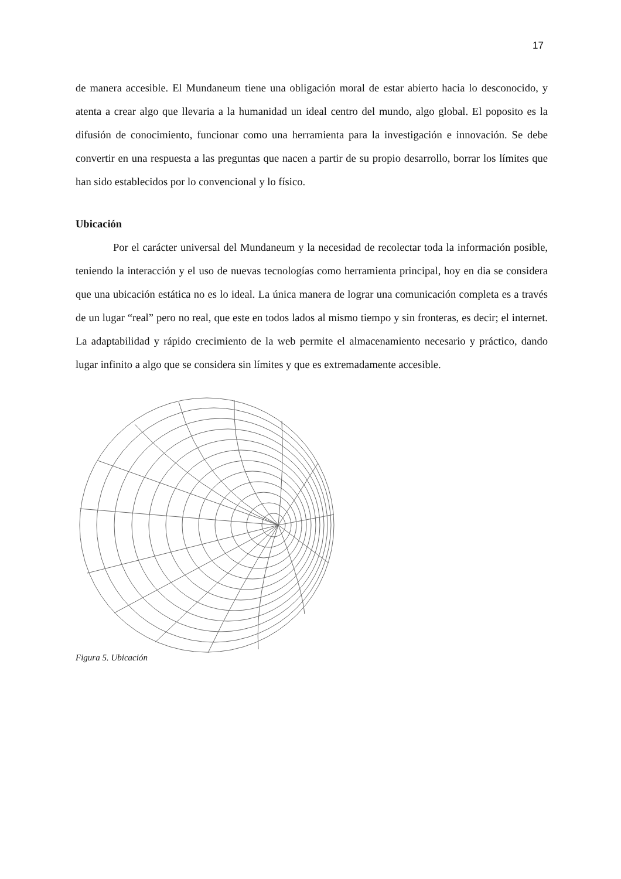17
de manera accesible. El Mundaneum tiene una obligación moral de estar abierto hacia lo desconocido, y atenta a crear algo que llevaria a la humanidad un ideal centro del mundo, algo global. El poposito es la difusión de conocimiento, funcionar como una herramienta para la investigación e innovación. Se debe convertir en una respuesta a las preguntas que nacen a partir de su propio desarrollo, borrar los límites que han sido establecidos por lo convencional y lo físico.
Ubicación
Por el carácter universal del Mundaneum y la necesidad de recolectar toda la información posible, teniendo la interacción y el uso de nuevas tecnologías como herramienta principal, hoy en dia se considera que una ubicación estática no es lo ideal. La única manera de lograr una comunicación completa es a través de un lugar “real” pero no real, que este en todos lados al mismo tiempo y sin fronteras, es decir; el internet. La adaptabilidad y rápido crecimiento de la web permite el almacenamiento necesario y práctico, dando lugar infinito a algo que se considera sin límites y que es extremadamente accesible.
Figura 5. Ubicación